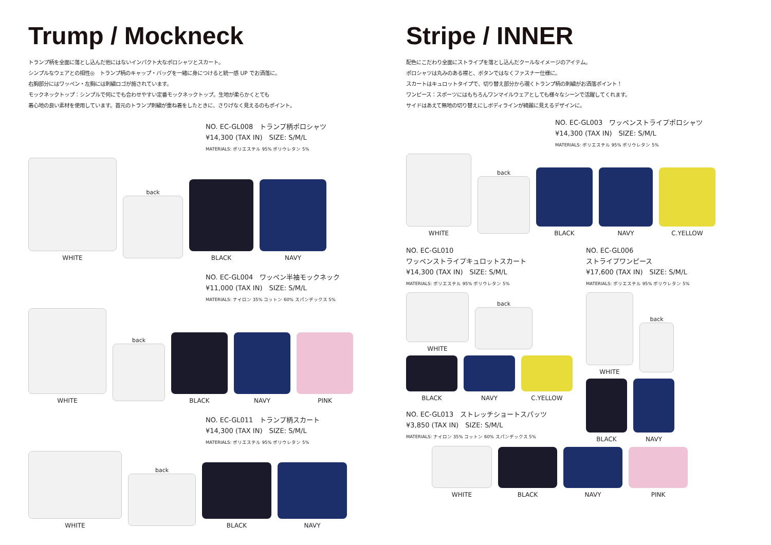Trump / Mockneck
トランプ柄を全面に落とし込んだ他にはないインパクト大なポロシャツとスカート。
シンプルなウェアとの相性◎　トランプ柄のキャップ・バッグを一緒に身につけると統一感 UP でお洒落に。
右胸部分にはワッペン・左胸には刺繍ロゴが施されています。
モックネックトップ：シンプルで何にでも合わせやすい定番モックネックトップ。生地が柔らかくとても
着心地の良い素材を使用しています。首元のトランプ刺繍が重ね着をしたときに、さりげなく見えるのもポイント。
NO. EC-GL008　トランプ柄ポロシャツ
¥14,300 (TAX IN)　SIZE: S/M/L
MATERIALS: ポリエステル 95% ポリウレタン 5%
WHITE
back
BLACK
NAVY
NO. EC-GL004　ワッペン半袖モックネック
¥11,000 (TAX IN)　SIZE: S/M/L
MATERIALS: ナイロン 35% コットン 60% スパンデックス 5%
WHITE
back
BLACK
NAVY
PINK
NO. EC-GL011　トランプ柄スカート
¥14,300 (TAX IN)　SIZE: S/M/L
MATERIALS: ポリエステル 95% ポリウレタン 5%
WHITE
back
BLACK
NAVY
Stripe / INNER
配色にこだわり全面にストライプを落とし込んだクールなイメージのアイテム。
ポロシャツは丸みのある襟と、ボタンではなくファスナー仕様に。
スカートはキュロットタイプで、切り替え部分から覗くトランプ柄の刺繍がお洒落ポイント！
ワンピース：スポーツにはもちろんワンマイルウェアとしても様々なシーンで活躍してくれます。
サイドはあえて無地の切り替えにしボディラインが綺麗に見えるデザインに。
NO. EC-GL003　ワッペンストライプポロシャツ
¥14,300 (TAX IN)　SIZE: S/M/L
MATERIALS: ポリエステル 95% ポリウレタン 5%
WHITE
back
BLACK
NAVY
C.YELLOW
NO. EC-GL010
ワッペンストライプキュロットスカート
¥14,300 (TAX IN)　SIZE: S/M/L
MATERIALS: ポリエステル 95% ポリウレタン 5%
WHITE
back
BLACK
NAVY
C.YELLOW
NO. EC-GL013　ストレッチショートスパッツ
¥3,850 (TAX IN)　SIZE: S/M/L
MATERIALS: ナイロン 35% コットン 60% スパンデックス 5%
NO. EC-GL006
ストライプワンピース
¥17,600 (TAX IN)　SIZE: S/M/L
MATERIALS: ポリエステル 95% ポリウレタン 5%
WHITE
back
BLACK
NAVY
WHITE
BLACK
NAVY
PINK